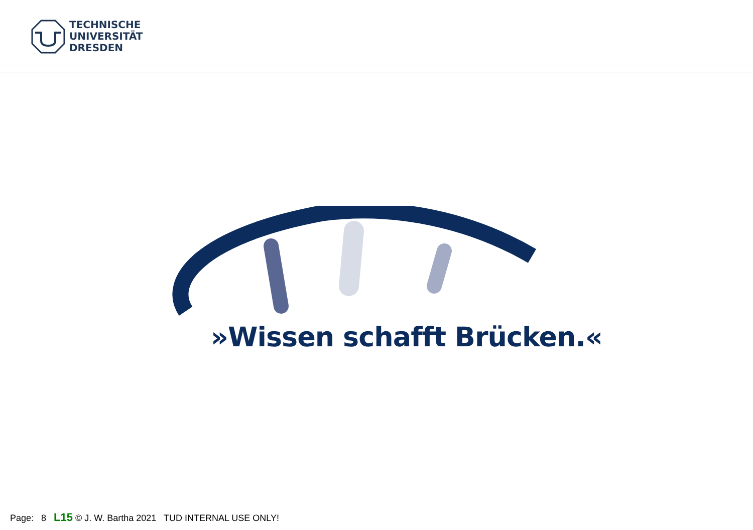TECHNISCHE
UNIVERSITÄT
DRESDEN
»Wissen schafft Brücken.«
Page: 8 L15 © J. W. Bartha 2021 TUD INTERNAL USE ONLY!